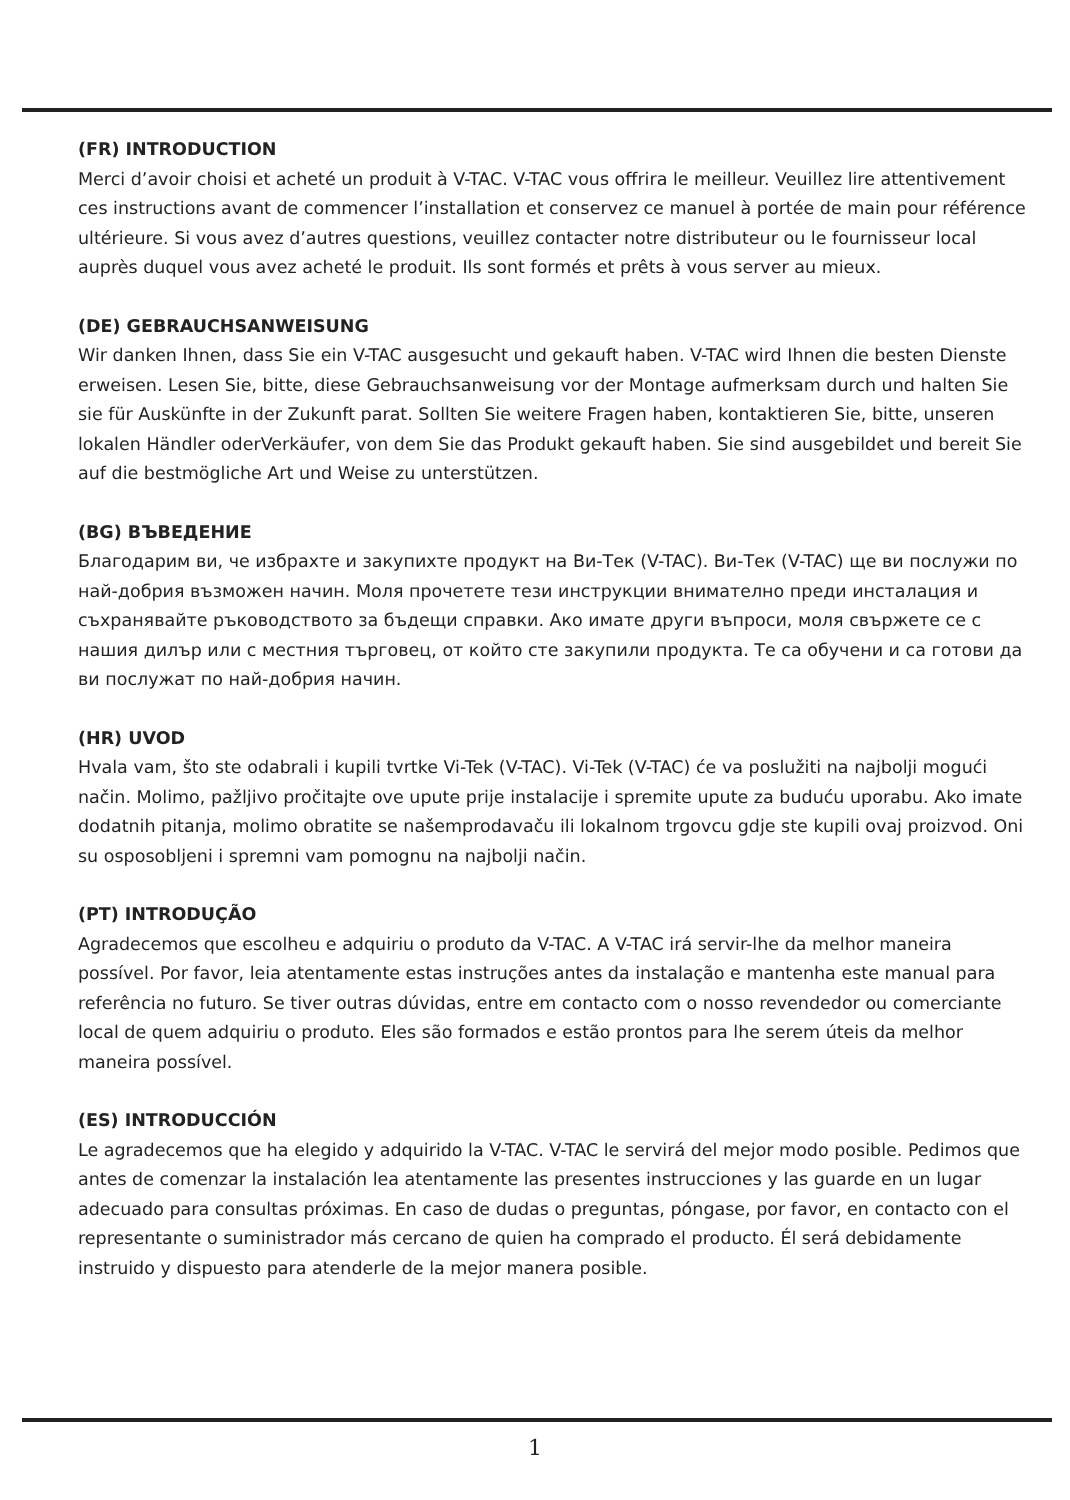(FR) INTRODUCTION
Merci d’avoir choisi et acheté un produit à V-TAC. V-TAC vous offrira le meilleur. Veuillez lire attentivement ces instructions avant de commencer l’installation et conservez ce manuel à portée de main pour référence ultérieure. Si vous avez d’autres questions, veuillez contacter notre distributeur ou le fournisseur local auprès duquel vous avez acheté le produit. Ils sont formés et prêts à vous server au mieux.
(DE) GEBRAUCHSANWEISUNG
Wir danken Ihnen, dass Sie ein V-TAC ausgesucht und gekauft haben. V-TAC wird Ihnen die besten Dienste erweisen. Lesen Sie, bitte, diese Gebrauchsanweisung vor der Montage aufmerksam durch und halten Sie sie für Auskünfte in der Zukunft parat. Sollten Sie weitere Fragen haben, kontaktieren Sie, bitte, unseren lokalen Händler oderVerkäufer, von dem Sie das Produkt gekauft haben. Sie sind ausgebildet und bereit Sie auf die bestmögliche Art und Weise zu unterstützen.
(BG) ВЪВЕДЕНИЕ
Благодарим ви, че избрахте и закупихте продукт на Ви-Тек (V-TAC). Ви-Тек (V-TAC) ще ви послужи по най-добрия възможен начин. Моля прочетете тези инструкции внимателно преди инсталация и съхранявайте ръководството за бъдещи справки. Ако имате други въпроси, моля свържете се с нашия дилър или с местния търговец, от който сте закупили продукта. Те са обучени и са готови да ви послужат по най-добрия начин.
(HR) UVOD
Hvala vam, što ste odabrali i kupili tvrtke Vi-Tek (V-TAC). Vi-Tek (V-TAC) će va poslužiti na najbolji mogući način. Molimo, pažljivo pročitajte ove upute prije instalacije i spremite upute za buduću uporabu. Ako imate dodatnih pitanja, molimo obratite se našemprodavaču ili lokalnom trgovcu gdje ste kupili ovaj proizvod. Oni su osposobljeni i spremni vam pomognu na najbolji način.
(PT) INTRODUÇÃO
Agradecemos que escolheu e adquiriu o produto da V-TAC. A V-TAC irá servir-lhe da melhor maneira possível. Por favor, leia atentamente estas instruções antes da instalação e mantenha este manual para referência no futuro. Se tiver outras dúvidas, entre em contacto com o nosso revendedor ou comerciante local de quem adquiriu o produto. Eles são formados e estão prontos para lhe serem úteis da melhor maneira possível.
(ES) INTRODUCCIÓN
Le agradecemos que ha elegido y adquirido la V-TAC. V-TAC le servirá del mejor modo posible. Pedimos que antes de comenzar la instalación lea atentamente las presentes instrucciones y las guarde en un lugar adecuado para consultas próximas. En caso de dudas o preguntas, póngase, por favor, en contacto con el representante o suministrador más cercano de quien ha comprado el producto. Él será debidamente instruido y dispuesto para atenderle de la mejor manera posible.
1